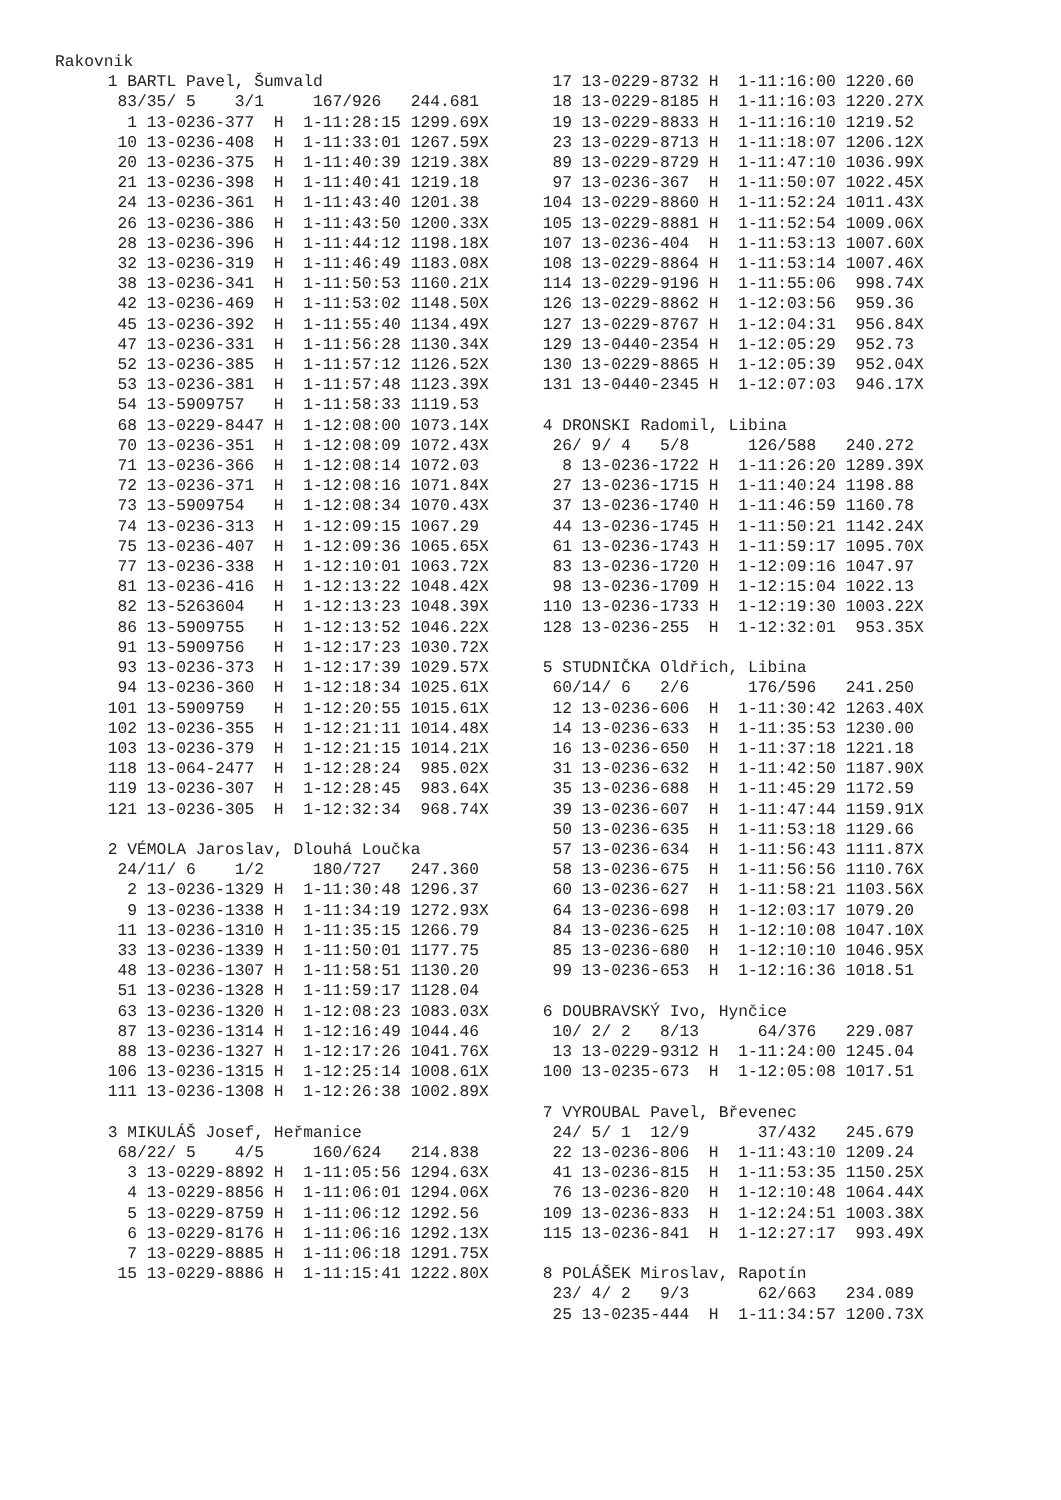Rakovnik
 1 BARTL Pavel, Šumvald
  83/35/ 5    3/1     167/926   244.681
   1 13-0236-377  H  1-11:28:15 1299.69X
  10 13-0236-408  H  1-11:33:01 1267.59X
  20 13-0236-375  H  1-11:40:39 1219.38X
  21 13-0236-398  H  1-11:40:41 1219.18
  24 13-0236-361  H  1-11:43:40 1201.38
  26 13-0236-386  H  1-11:43:50 1200.33X
  28 13-0236-396  H  1-11:44:12 1198.18X
  32 13-0236-319  H  1-11:46:49 1183.08X
  38 13-0236-341  H  1-11:50:53 1160.21X
  42 13-0236-469  H  1-11:53:02 1148.50X
  45 13-0236-392  H  1-11:55:40 1134.49X
  47 13-0236-331  H  1-11:56:28 1130.34X
  52 13-0236-385  H  1-11:57:12 1126.52X
  53 13-0236-381  H  1-11:57:48 1123.39X
  54 13-5909757   H  1-11:58:33 1119.53
  68 13-0229-8447 H  1-12:08:00 1073.14X
  70 13-0236-351  H  1-12:08:09 1072.43X
  71 13-0236-366  H  1-12:08:14 1072.03
  72 13-0236-371  H  1-12:08:16 1071.84X
  73 13-5909754   H  1-12:08:34 1070.43X
  74 13-0236-313  H  1-12:09:15 1067.29
  75 13-0236-407  H  1-12:09:36 1065.65X
  77 13-0236-338  H  1-12:10:01 1063.72X
  81 13-0236-416  H  1-12:13:22 1048.42X
  82 13-5263604   H  1-12:13:23 1048.39X
  86 13-5909755   H  1-12:13:52 1046.22X
  91 13-5909756   H  1-12:17:23 1030.72X
  93 13-0236-373  H  1-12:17:39 1029.57X
  94 13-0236-360  H  1-12:18:34 1025.61X
 101 13-5909759   H  1-12:20:55 1015.61X
 102 13-0236-355  H  1-12:21:11 1014.48X
 103 13-0236-379  H  1-12:21:15 1014.21X
 118 13-064-2477  H  1-12:28:24  985.02X
 119 13-0236-307  H  1-12:28:45  983.64X
 121 13-0236-305  H  1-12:32:34  968.74X

 2 VÉMOLA Jaroslav, Dlouhá Loučka
  24/11/ 6    1/2     180/727   247.360
   2 13-0236-1329 H  1-11:30:48 1296.37
   9 13-0236-1338 H  1-11:34:19 1272.93X
  11 13-0236-1310 H  1-11:35:15 1266.79
  33 13-0236-1339 H  1-11:50:01 1177.75
  48 13-0236-1307 H  1-11:58:51 1130.20
  51 13-0236-1328 H  1-11:59:17 1128.04
  63 13-0236-1320 H  1-12:08:23 1083.03X
  87 13-0236-1314 H  1-12:16:49 1044.46
  88 13-0236-1327 H  1-12:17:26 1041.76X
 106 13-0236-1315 H  1-12:25:14 1008.61X
 111 13-0236-1308 H  1-12:26:38 1002.89X

 3 MIKULÁŠ Josef, Heřmanice
  68/22/ 5    4/5     160/624   214.838
   3 13-0229-8892 H  1-11:05:56 1294.63X
   4 13-0229-8856 H  1-11:06:01 1294.06X
   5 13-0229-8759 H  1-11:06:12 1292.56
   6 13-0229-8176 H  1-11:06:16 1292.13X
   7 13-0229-8885 H  1-11:06:18 1291.75X
  15 13-0229-8886 H  1-11:15:41 1222.80X
  17 13-0229-8732 H  1-11:16:00 1220.60
  18 13-0229-8185 H  1-11:16:03 1220.27X
  19 13-0229-8833 H  1-11:16:10 1219.52
  23 13-0229-8713 H  1-11:18:07 1206.12X
  89 13-0229-8729 H  1-11:47:10 1036.99X
  97 13-0236-367  H  1-11:50:07 1022.45X
 104 13-0229-8860 H  1-11:52:24 1011.43X
 105 13-0229-8881 H  1-11:52:54 1009.06X
 107 13-0236-404  H  1-11:53:13 1007.60X
 108 13-0229-8864 H  1-11:53:14 1007.46X
 114 13-0229-9196 H  1-11:55:06  998.74X
 126 13-0229-8862 H  1-12:03:56  959.36
 127 13-0229-8767 H  1-12:04:31  956.84X
 129 13-0440-2354 H  1-12:05:29  952.73
 130 13-0229-8865 H  1-12:05:39  952.04X
 131 13-0440-2345 H  1-12:07:03  946.17X

 4 DRONSKI Radomil, Libina
  26/ 9/ 4   5/8      126/588   240.272
   8 13-0236-1722 H  1-11:26:20 1289.39X
  27 13-0236-1715 H  1-11:40:24 1198.88
  37 13-0236-1740 H  1-11:46:59 1160.78
  44 13-0236-1745 H  1-11:50:21 1142.24X
  61 13-0236-1743 H  1-11:59:17 1095.70X
  83 13-0236-1720 H  1-12:09:16 1047.97
  98 13-0236-1709 H  1-12:15:04 1022.13
 110 13-0236-1733 H  1-12:19:30 1003.22X
 128 13-0236-255  H  1-12:32:01  953.35X

 5 STUDNIČKA Oldřich, Libina
  60/14/ 6   2/6      176/596   241.250
  12 13-0236-606  H  1-11:30:42 1263.40X
  14 13-0236-633  H  1-11:35:53 1230.00
  16 13-0236-650  H  1-11:37:18 1221.18
  31 13-0236-632  H  1-11:42:50 1187.90X
  35 13-0236-688  H  1-11:45:29 1172.59
  39 13-0236-607  H  1-11:47:44 1159.91X
  50 13-0236-635  H  1-11:53:18 1129.66
  57 13-0236-634  H  1-11:56:43 1111.87X
  58 13-0236-675  H  1-11:56:56 1110.76X
  60 13-0236-627  H  1-11:58:21 1103.56X
  64 13-0236-698  H  1-12:03:17 1079.20
  84 13-0236-625  H  1-12:10:08 1047.10X
  85 13-0236-680  H  1-12:10:10 1046.95X
  99 13-0236-653  H  1-12:16:36 1018.51

 6 DOUBRAVSKÝ Ivo, Hynčice
  10/ 2/ 2   8/13      64/376   229.087
  13 13-0229-9312 H  1-11:24:00 1245.04
 100 13-0235-673  H  1-12:05:08 1017.51

 7 VYROUBAL Pavel, Břevenec
  24/ 5/ 1  12/9       37/432   245.679
  22 13-0236-806  H  1-11:43:10 1209.24
  41 13-0236-815  H  1-11:53:35 1150.25X
  76 13-0236-820  H  1-12:10:48 1064.44X
 109 13-0236-833  H  1-12:24:51 1003.38X
 115 13-0236-841  H  1-12:27:17  993.49X

 8 POLÁŠEK Miroslav, Rapotín
  23/ 4/ 2   9/3       62/663   234.089
  25 13-0235-444  H  1-11:34:57 1200.73X